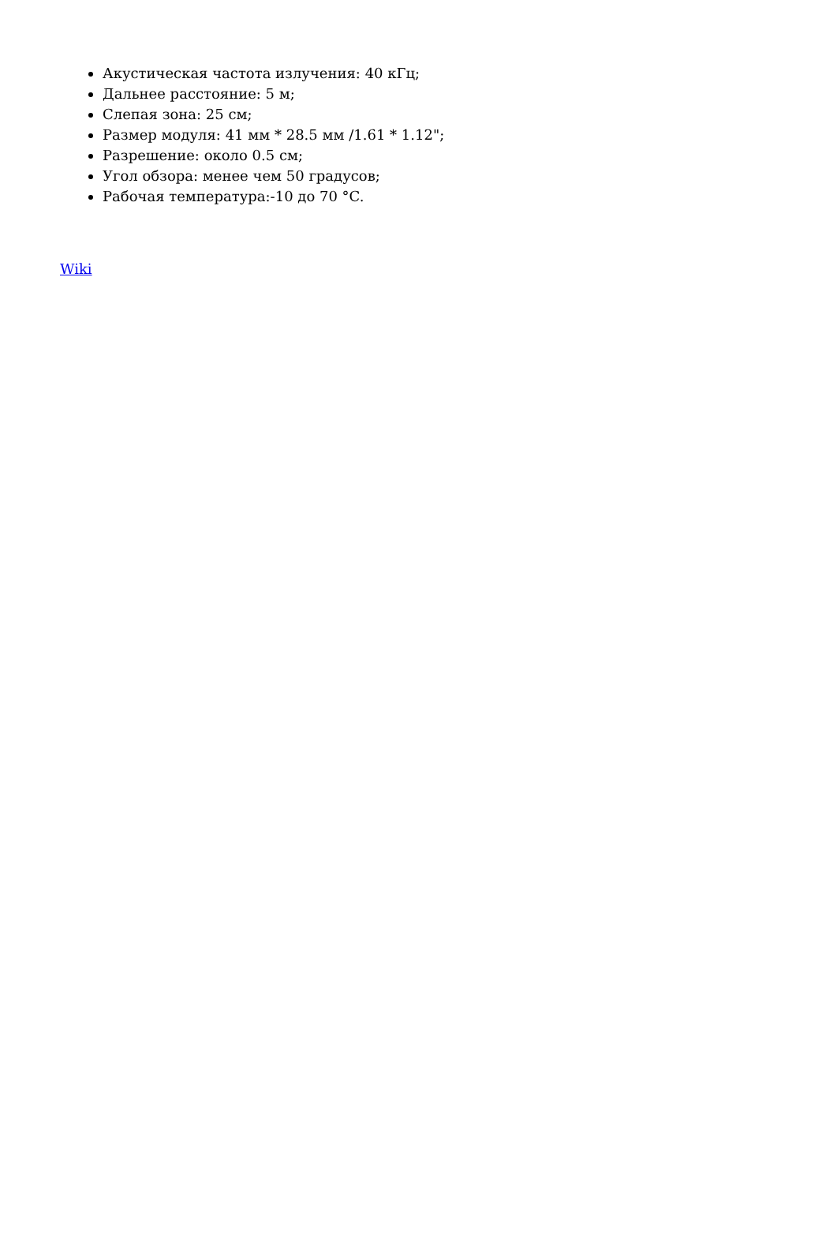Акустическая частота излучения: 40 кГц;
Дальнее расстояние: 5 м;
Слепая зона: 25 см;
Размер модуля: 41 мм * 28.5 мм /1.61 * 1.12";
Разрешение: около 0.5 см;
Угол обзора: менее чем 50 градусов;
Рабочая температура:-10 до 70 °C.
Wiki